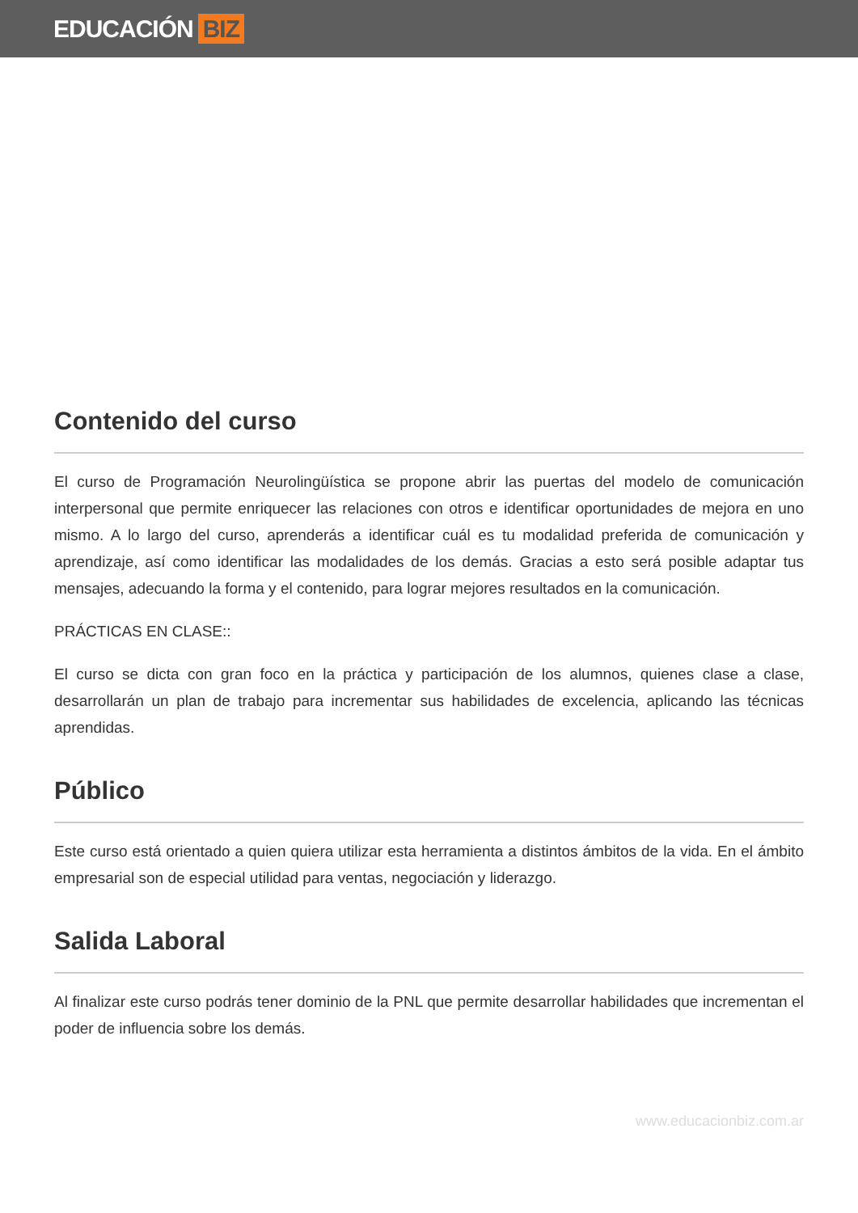EDUCACIÓN BIZ
Contenido del curso
El curso de Programación Neurolingüística se propone abrir las puertas del modelo de comunicación interpersonal que permite enriquecer las relaciones con otros e identificar oportunidades de mejora en uno mismo. A lo largo del curso, aprenderás a identificar cuál es tu modalidad preferida de comunicación y aprendizaje, así como identificar las modalidades de los demás. Gracias a esto será posible adaptar tus mensajes, adecuando la forma y el contenido, para lograr mejores resultados en la comunicación.
PRÁCTICAS EN CLASE::
El curso se dicta con gran foco en la práctica y participación de los alumnos, quienes clase a clase, desarrollarán un plan de trabajo para incrementar sus habilidades de excelencia, aplicando las técnicas aprendidas.
Público
Este curso está orientado a quien quiera utilizar esta herramienta a distintos ámbitos de la vida. En el ámbito empresarial son de especial utilidad para ventas, negociación y liderazgo.
Salida Laboral
Al finalizar este curso podrás tener dominio de la PNL que permite desarrollar habilidades que incrementan el poder de influencia sobre los demás.
www.educacionbiz.com.ar